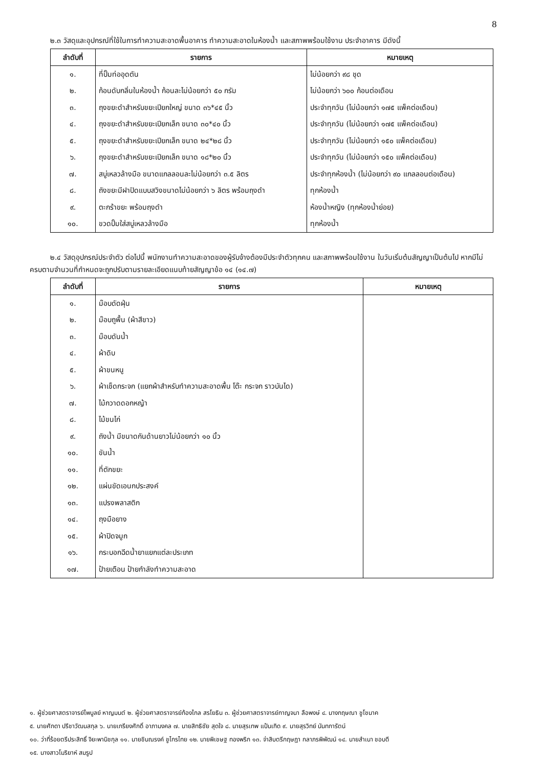8
๒.๓ วัสดุและอุปกรณ์ที่ใช้ในการทำความสะอาดพื้นอาคาร ทำความสะอาดในห้องน้ำ และสภาพพร้อมใช้งาน ประจำอาคาร มีดังนี้
| ลำดับที่ | รายการ | หมายเหตุ |
| --- | --- | --- |
| ๑. | ที่ปั๊มท่ออุดตัน | ไม่น้อยกว่า ๙๘ ชุด |
| ๒. | ก้อนดับกลิ่นในห้องน้ำ ก้อนละไม่น้อยกว่า ๕๐ กรัม | ไม่น้อยกว่า ๖๐๐ ก้อนต่อเดือน |
| ๓. | ถุงขยะดำสำหรับขยะเปียกใหญ่ ขนาด ๓๖*๔๕ นิ้ว | ประจำทุกวัน (ไม่น้อยกว่า ๑๗๕ แพ็คต่อเดือน) |
| ๔. | ถุงขยะดำสำหรับขยะเปียกเล็ก ขนาด ๓๐*๔๐ นิ้ว | ประจำทุกวัน (ไม่น้อยกว่า ๑๗๕ แพ็คต่อเดือน) |
| ๕. | ถุงขยะดำสำหรับขยะเปียกเล็ก ขนาด ๒๔*๒๘ นิ้ว | ประจำทุกวัน (ไม่น้อยกว่า ๑๕๐ แพ็คต่อเดือน) |
| ๖. | ถุงขยะดำสำหรับขยะเปียกเล็ก ขนาด ๑๘*๒๐ นิ้ว | ประจำทุกวัน (ไม่น้อยกว่า ๑๕๐ แพ็คต่อเดือน) |
| ๗. | สบู่เหลวล้างมือ ขนาดแกลลอนละไม่น้อยกว่า ๓.๕ ลิตร | ประจำทุกห้องน้ำ (ไม่น้อยกว่า ๙๐ แกลลอนต่อเดือน) |
| ๘. | ถังขยะมีฝาปิดแบบสวิงขนาดไม่น้อยกว่า ๖ ลิตร พร้อมถุงดำ | ทุกห้องน้ำ |
| ๙. | ตะกร้าขยะ พร้อมถุงดำ | ห้องน้ำหญิง (ทุกห้องน้ำย่อย) |
| ๑๐. | ขวดปั๊มใส่สบู่เหลวล้างมือ | ทุกห้องน้ำ |
๒.๔ วัสดุอุปกรณ์ประจำตัว ต่อไปนี้ พนักงานทำความสะอาดของผู้รับจ้างต้องมีประจำตัวทุกคน และสภาพพร้อมใช้งาน ในวันเริ่มต้นสัญญาเป็นต้นไป หากมีไม่ครบตามจำนวนที่กำหนดจะถูกปรับตามรายละเอียดแนบท้ายสัญญาข้อ ๑๔ (๑๔.๗)
| ลำดับที่ | รายการ | หมายเหตุ |
| --- | --- | --- |
| ๑. | ม๊อบดัดฝุ่น | |
| ๒. | ม๊อบถูพื้น (ผ้าสีขาว) | |
| ๓. | ม๊อบดันน้ำ | |
| ๔. | ผ้าดิบ | |
| ๕. | ผ้าขนหนู | |
| ๖. | ผ้าเช็ดกระจก (แยกผ้าสำหรับทำความสะอาดพื้น โต๊ะ กระจก ราวบันได) | |
| ๗. | ไม้กวาดดอกหญ้า | |
| ๘. | ไม้ขนไก่ | |
| ๙. | ถังน้ำ มีขนาดกันด้านยาวไม่น้อยกว่า ๑๐ นิ้ว | |
| ๑๐. | ขันน้ำ | |
| ๑๑. | ที่ตักขยะ | |
| ๑๒. | แผ่นขัดเอนกประสงค์ | |
| ๑๓. | แปรงพลาสติก | |
| ๑๔. | ถุงมือยาง | |
| ๑๕. | ผ้าปิดจมูก | |
| ๑๖. | กระบอกฉีดน้ำยาแยกแต่ละประเภท | |
| ๑๗. | ป้ายเตือน ป้ายกำลังทำความสะอาด | |
๑. ผู้ช่วยศาสตราจารย์ไพบูลย์ หาญมนต์ ๒. ผู้ช่วยศาสตราจารย์ก้องไกล สรโยธิน ๓. ผู้ช่วยศาสตราจารย์กาญจนา ลือพงษ์ ๔. นางกฤษณา ชูโชนาค
๕. นายศักดา ปรีชาวัฒนสกุล ๖. นายเกรียงศักดิ์ อาภามงคล ๗. นายสิทธิชัย สุดใจ ๘. นายสุรเทพ แป้นเกิด ๙. นายสุรวิทย์ นันทการัตน์
๑๐. ว่าที่ร้อยตรีประสิทธิ์ จิยะพานิชกุล ๑๑. นายชินณรงค์ ชูไกรไทย ๑๒. นายพิเชษฐ ทองพริก ๑๓. จ่าสิบตรีกฤษฎา กลาภรพิพัฒน์ ๑๔. นายสำเนา ชอบดี
๑๕. นางสาวโมริยาห์ สมรูป